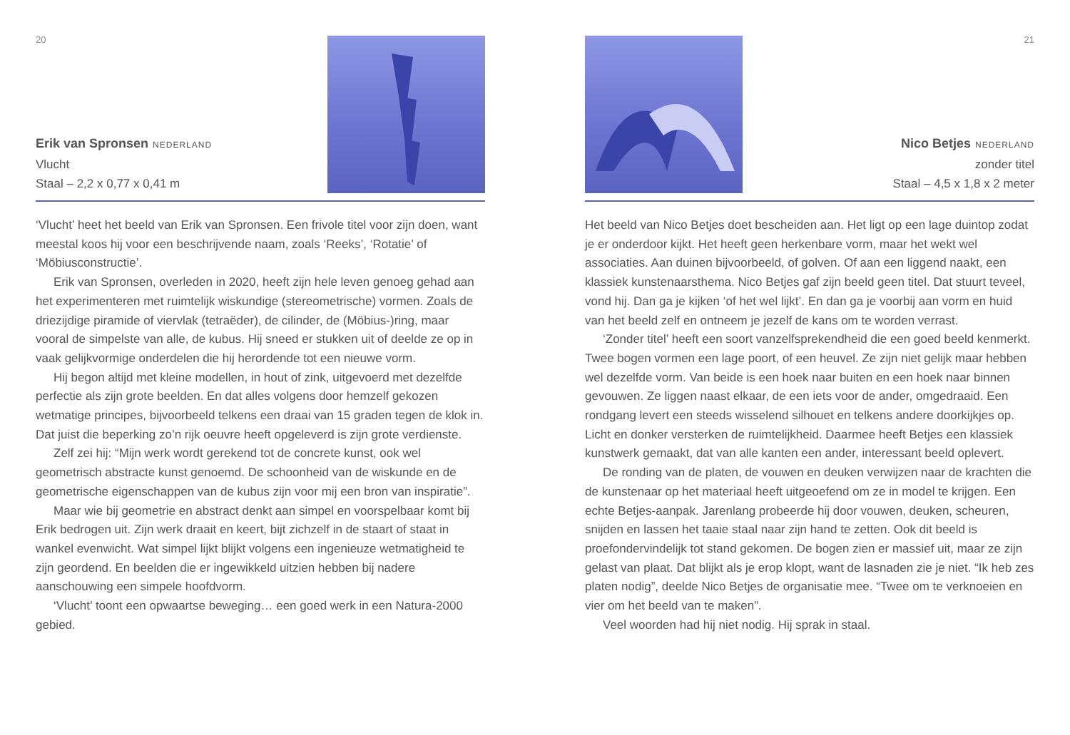20
Erik van Spronsen NEDERLAND
Vlucht
Staal – 2,2 x 0,77 x 0,41 m
‘Vlucht’ heet het beeld van Erik van Spronsen. Een frivole titel voor zijn doen, want meestal koos hij voor een beschrijvende naam, zoals ‘Reeks’, ‘Rotatie’ of ‘Möbiusconstructie’.
Erik van Spronsen, overleden in 2020, heeft zijn hele leven genoeg gehad aan het experimenteren met ruimtelijk wiskundige (stereometrische) vormen. Zoals de driezijdige piramide of viervlak (tetraëder), de cilinder, de (Möbius-)ring, maar vooral de simpelste van alle, de kubus. Hij sneed er stukken uit of deelde ze op in vaak gelijkvormige onderdelen die hij herordende tot een nieuwe vorm.
Hij begon altijd met kleine modellen, in hout of zink, uitgevoerd met dezelfde perfectie als zijn grote beelden. En dat alles volgens door hemzelf gekozen wetmatige principes, bijvoorbeeld telkens een draai van 15 graden tegen de klok in. Dat juist die beperking zo’n rijk oeuvre heeft opgeleverd is zijn grote verdienste.
Zelf zei hij: “Mijn werk wordt gerekend tot de concrete kunst, ook wel geometrisch abstracte kunst genoemd. De schoonheid van de wiskunde en de geometrische eigenschappen van de kubus zijn voor mij een bron van inspiratie”.
Maar wie bij geometrie en abstract denkt aan simpel en voorspelbaar komt bij Erik bedrogen uit. Zijn werk draait en keert, bijt zichzelf in de staart of staat in wankel evenwicht. Wat simpel lijkt blijkt volgens een ingenieuze wetmatigheid te zijn geordend. En beelden die er ingewikkeld uitzien hebben bij nadere aanschouwing een simpele hoofdvorm.
‘Vlucht’ toont een opwaartse beweging… een goed werk in een Natura-2000 gebied.
21
Nico Betjes NEDERLAND
zonder titel
Staal – 4,5 x 1,8 x 2 meter
Het beeld van Nico Betjes doet bescheiden aan. Het ligt op een lage duintop zodat je er onderdoor kijkt. Het heeft geen herkenbare vorm, maar het wekt wel associaties. Aan duinen bijvoorbeeld, of golven. Of aan een liggend naakt, een klassiek kunstenaarsthema. Nico Betjes gaf zijn beeld geen titel. Dat stuurt teveel, vond hij. Dan ga je kijken ‘of het wel lijkt’. En dan ga je voorbij aan vorm en huid van het beeld zelf en ontneem je jezelf de kans om te worden verrast.
‘Zonder titel’ heeft een soort vanzelfsprekendheid die een goed beeld kenmerkt. Twee bogen vormen een lage poort, of een heuvel. Ze zijn niet gelijk maar hebben wel dezelfde vorm. Van beide is een hoek naar buiten en een hoek naar binnen gevouwen. Ze liggen naast elkaar, de een iets voor de ander, omgedraaid. Een rondgang levert een steeds wisselend silhouet en telkens andere doorkijkjes op. Licht en donker versterken de ruimtelijkheid. Daarmee heeft Betjes een klassiek kunstwerk gemaakt, dat van alle kanten een ander, interessant beeld oplevert.
De ronding van de platen, de vouwen en deuken verwijzen naar de krachten die de kunstenaar op het materiaal heeft uitgeoefend om ze in model te krijgen. Een echte Betjes-aanpak. Jarenlang probeerde hij door vouwen, deuken, scheuren, snijden en lassen het taaie staal naar zijn hand te zetten. Ook dit beeld is proefondervindelijk tot stand gekomen. De bogen zien er massief uit, maar ze zijn gelast van plaat. Dat blijkt als je erop klopt, want de lasnaden zie je niet. “Ik heb zes platen nodig”, deelde Nico Betjes de organisatie mee. “Twee om te verknoeien en vier om het beeld van te maken”.
Veel woorden had hij niet nodig. Hij sprak in staal.